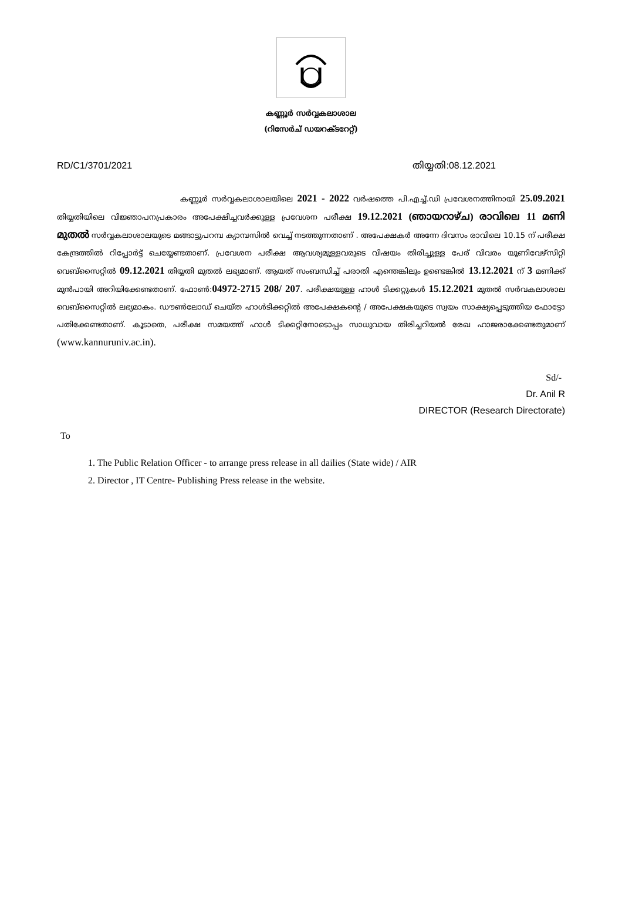കണ്ണൂർ സർവ്വകലാശാല
(റിസേർച് ഡയറക്ടറേറ്റ്)
RD/C1/3701/2021 തിയ്യതി:08.12.2021
കണ്ണൂർ സർവ്വകലാശാലയിലെ 2021 - 2022 വർഷത്തെ പി.എച്ച്.ഡി പ്രവേശനത്തിനായി 25.09.2021 തിയ്യതിയിലെ വിജ്ഞാപനപ്രകാരം അപേക്ഷിച്ചവർക്കുള്ള പ്രവേശന പരീക്ഷ 19.12.2021 (ഞായറാഴ്ച) രാവിലെ 11 മണി മുതൽ സർവ്വകലാശാലയുടെ മങ്ങാട്ടുപറമ്പ ക്യാമ്പസിൽ വെച്ച് നടത്തുന്നതാണ് . അപേക്ഷകർ അന്നേ ദിവസം രാവിലെ 10.15 ന് പരീക്ഷ കേന്ദ്രത്തിൽ റിപ്പോർട്ട് ചെയ്യേണ്ടതാണ്. പ്രവേശന പരീക്ഷ ആവശ്യമുള്ളവരുടെ വിഷയം തിരിച്ചുള്ള പേര് വിവരം യൂണിവേഴ്സിറ്റി വെബ്സൈറ്റിൽ 09.12.2021 തിയ്യതി മുതൽ ലഭ്യമാണ്. ആയത് സംബന്ധിച്ച് പരാതി എന്തെങ്കിലും ഉണ്ടെങ്കിൽ 13.12.2021 ന് 3 മണിക്ക് മുൻപായി അറിയിക്കേണ്ടതാണ്. ഫോൺ:04972-2715 208/ 207. പരീക്ഷയുള്ള ഹാൾ ടിക്കറ്റുകൾ 15.12.2021 മുതൽ സർവകലാശാല വെബ്സൈറ്റിൽ ലഭ്യമാകം. ഡൗൺലോഡ് ചെയ്ത ഹാൾടിക്കറ്റിൽ അപേക്ഷകന്റെ / അപേക്ഷകയുടെ സ്വയം സാക്ഷ്യപ്പെടുത്തിയ ഫോട്ടോ പതിക്കേണ്ടതാണ്. കൂടാതെ, പരീക്ഷ സമയത്ത് ഹാൾ ടിക്കറ്റിനോടൊപ്പം സാധുവായ തിരിച്ചറിയൽ രേഖ ഹാജരാക്കേണ്ടതുമാണ് (www.kannuruniv.ac.in).
Sd/-
Dr. Anil R
DIRECTOR (Research Directorate)
To
1. The Public Relation Officer - to arrange press release in all dailies (State wide) / AIR
2. Director , IT Centre- Publishing Press release in the website.